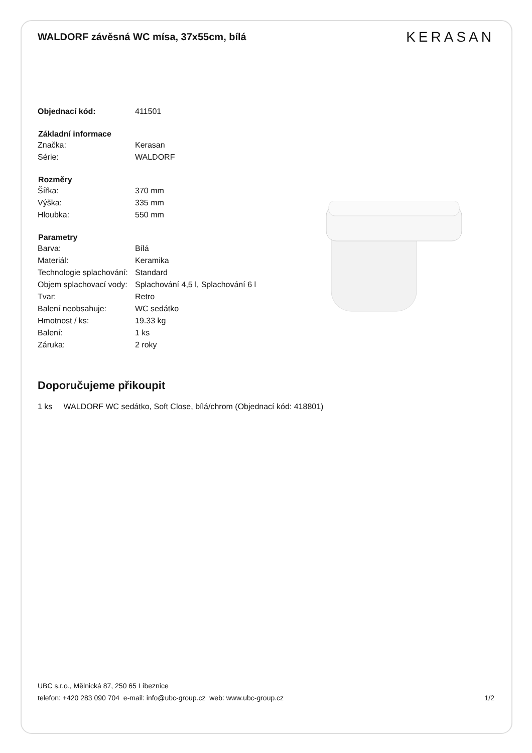WALDORF závěsná WC mísa, 37x55cm, bílá
KERASAN
| Objednací kód: | 411501 |
| Základní informace | |
| Značka: | Kerasan |
| Série: | WALDORF |
| Rozměry | |
| Šířka: | 370 mm |
| Výška: | 335 mm |
| Hloubka: | 550 mm |
| Parametry | |
| Barva: | Bílá |
| Materiál: | Keramika |
| Technologie splachování: | Standard |
| Objem splachovací vody: | Splachování 4,5 l, Splachování 6 l |
| Tvar: | Retro |
| Balení neobsahuje: | WC sedátko |
| Hmotnost / ks: | 19.33 kg |
| Balení: | 1 ks |
| Záruka: | 2 roky |
Doporučujeme přikoupit
1 ks WALDORF WC sedátko, Soft Close, bílá/chrom (Objednací kód: 418801)
UBC s.r.o., Mělnická 87, 250 65 Líbeznice
telefon: +420 283 090 704 e-mail: info@ubc-group.cz web: www.ubc-group.cz 1/2